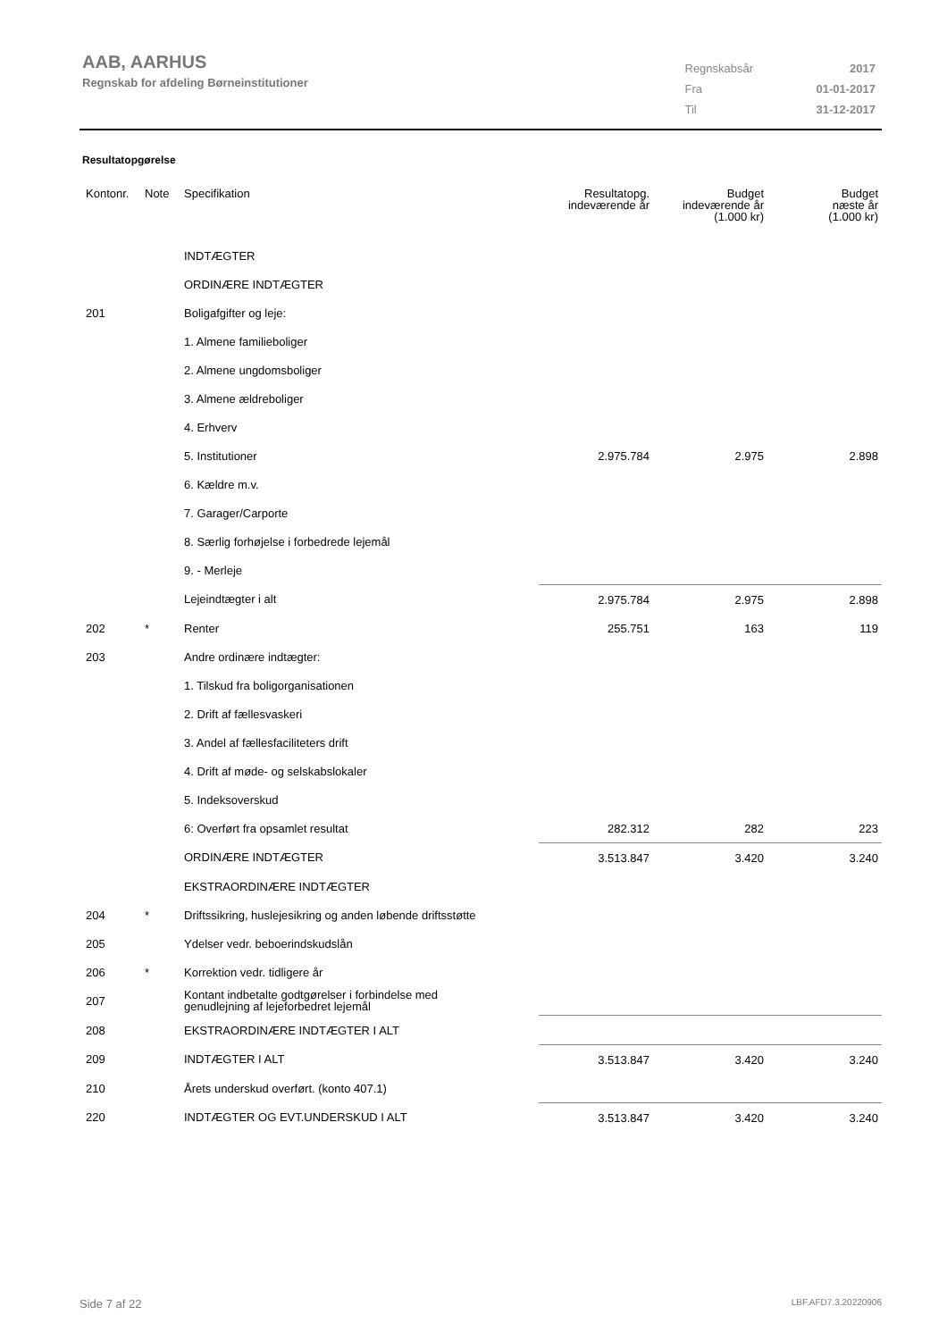AAB, AARHUS
Regnskab for afdeling Børneinstitutioner
| Regnskabsår | 2017 |
| Fra | 01-01-2017 |
| Til | 31-12-2017 |
Resultatopgørelse
| Kontonr. | Note | Specifikation | Resultatopg. indeværende år | Budget indeværende år (1.000 kr) | Budget næste år (1.000 kr) |
| --- | --- | --- | --- | --- | --- |
| | | INDTÆGTER | | | |
| | | ORDINÆRE INDTÆGTER | | | |
| 201 | | Boligafgifter og leje: | | | |
| | | 1. Almene familieboliger | | | |
| | | 2. Almene ungdomsboliger | | | |
| | | 3. Almene ældreboliger | | | |
| | | 4. Erhverv | | | |
| | | 5. Institutioner | 2.975.784 | 2.975 | 2.898 |
| | | 6. Kældre m.v. | | | |
| | | 7. Garager/Carporte | | | |
| | | 8. Særlig forhøjelse i forbedrede lejemål | | | |
| | | 9. - Merleje | | | |
| | | Lejeindtægter i alt | 2.975.784 | 2.975 | 2.898 |
| 202 | * | Renter | 255.751 | 163 | 119 |
| 203 | | Andre ordinære indtægter: | | | |
| | | 1. Tilskud fra boligorganisationen | | | |
| | | 2. Drift af fællesvaskeri | | | |
| | | 3. Andel af fællesfaciliteters drift | | | |
| | | 4. Drift af møde- og selskabslokaler | | | |
| | | 5. Indeksoverskud | | | |
| | | 6: Overført fra opsamlet resultat | 282.312 | 282 | 223 |
| | | ORDINÆRE INDTÆGTER | 3.513.847 | 3.420 | 3.240 |
| | | EKSTRAORDINÆRE INDTÆGTER | | | |
| 204 | * | Driftssikring, huslejesikring og anden løbende driftsstøtte | | | |
| 205 | | Ydelser vedr. beboerindskudslån | | | |
| 206 | * | Korrektion vedr. tidligere år | | | |
| 207 | | Kontant indbetalte godtgørelser i forbindelse med genudlejning af lejeforbedret lejemål | | | |
| 208 | | EKSTRAORDINÆRE INDTÆGTER I ALT | | | |
| 209 | | INDTÆGTER I ALT | 3.513.847 | 3.420 | 3.240 |
| 210 | | Årets underskud overført. (konto 407.1) | | | |
| 220 | | INDTÆGTER OG EVT.UNDERSKUD I ALT | 3.513.847 | 3.420 | 3.240 |
Side 7 af 22 LBF.AFD7.3.20220906